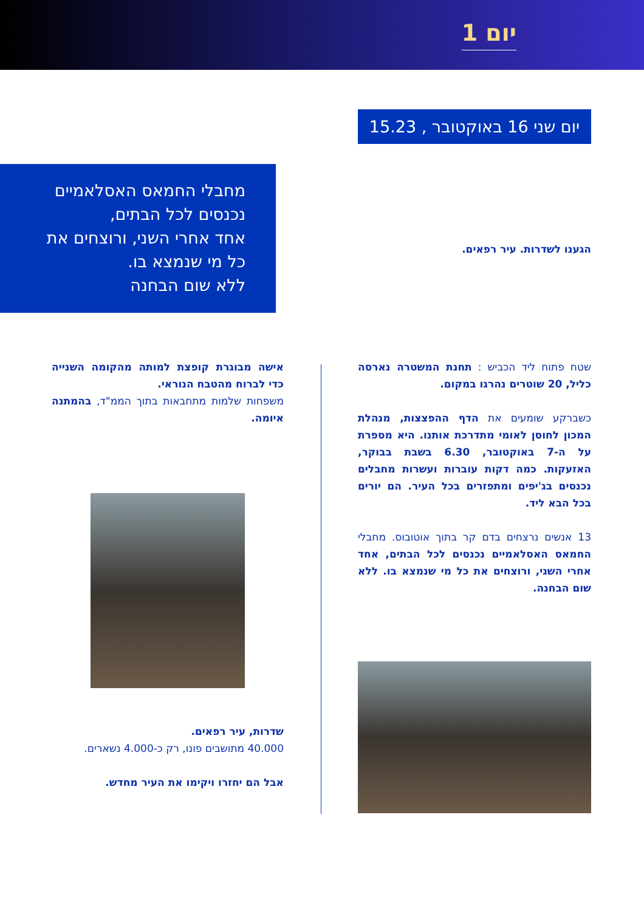יום 1
יום שני 16 באוקטובר , 15.23
מחבלי החמאס האסלאמיים
נכנסים לכל הבתים,
אחד אחרי השני, ורוצחים את
כל מי שנמצא בו.
ללא שום הבחנה
הגענו לשדרות. עיר רפאים.
שטח פתוח ליד הכביש : תחנת המשטרה נארסה כליל, 20 שוטרים נהרגו במקום.
כשברקע שומעים את הדף ההפצצות, מנהלת המכון לחוסן לאומי מתדרכת אותנו. היא מספרת על ה-7 באוקטובר, 6.30 בשבת בבוקר, האזעקות. כמה דקות עוברות ועשרות מחבלים נכנסים בג'יפים ומתפזרים בכל העיר. הם יורים בכל הבא ליד.
13 אנשים נרצחים בדם קר בתוך אוטובוס. מחבלי החמאס האסלאמיים נכנסים לכל הבתים, אחד אחרי השני, ורוצחים את כל מי שנמצא בו. ללא שום הבחנה.
אישה מבוגרת קופצת למותה מהקומה השנייה כדי לברוח מהטבח הנוראי.
משפחות שלמות מתחבאות בתוך הממ"ד, בהמתנה איומה.
שדרות, עיר רפאים.
40.000 מתושבים פונו, רק כ-4.000 נשארים.
אבל הם יחזרו ויקימו את העיר מחדש.